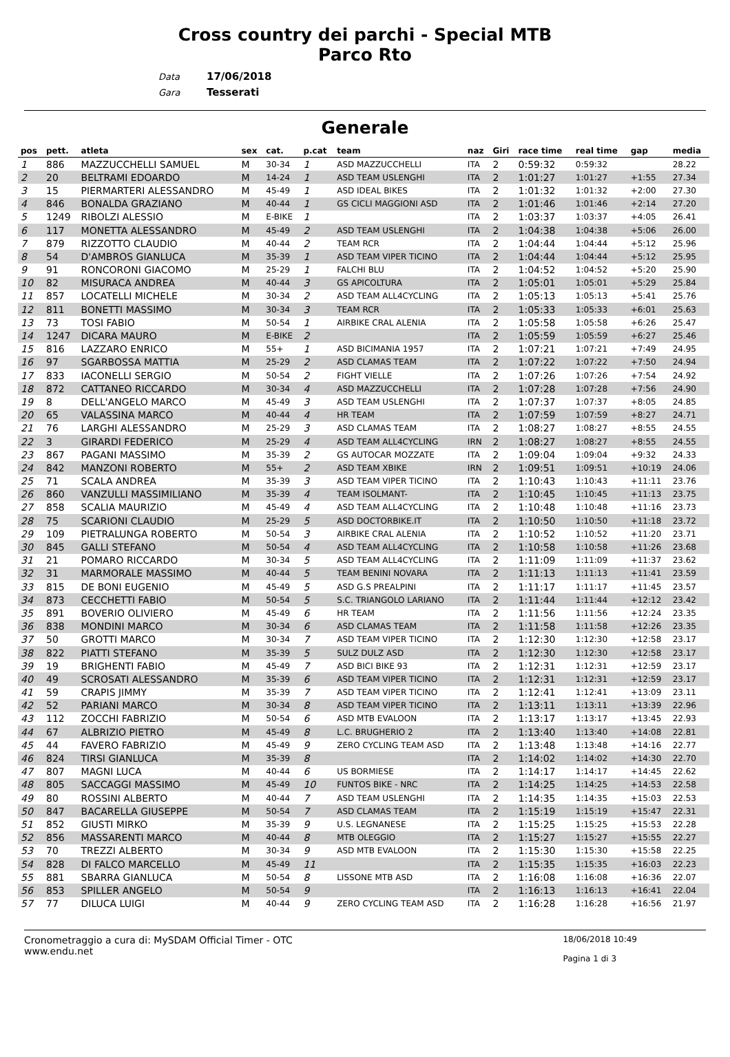Cross country dei parchi - Special MTB
Parco Rto
Data 17/06/2018
Gara Tesserati
Generale
| pos | pett. | atleta | sex | cat. | p.cat | team | naz | Giri | race time | real time | gap | media |
| --- | --- | --- | --- | --- | --- | --- | --- | --- | --- | --- | --- | --- |
| 1 | 886 | MAZZUCCHELLI SAMUEL | M | 30-34 | 1 | ASD MAZZUCCHELLI | ITA | 2 | 0:59:32 | 0:59:32 | | 28.22 |
| 2 | 20 | BELTRAMI EDOARDO | M | 14-24 | 1 | ASD TEAM USLENGHI | ITA | 2 | 1:01:27 | 1:01:27 | +1:55 | 27.34 |
| 3 | 15 | PIERMARTERI ALESSANDRO | M | 45-49 | 1 | ASD IDEAL BIKES | ITA | 2 | 1:01:32 | 1:01:32 | +2:00 | 27.30 |
| 4 | 846 | BONALDA GRAZIANO | M | 40-44 | 1 | GS CICLI MAGGIONI ASD | ITA | 2 | 1:01:46 | 1:01:46 | +2:14 | 27.20 |
| 5 | 1249 | RIBOLZI ALESSIO | M | E-BIKE | 1 | | ITA | 2 | 1:03:37 | 1:03:37 | +4:05 | 26.41 |
| 6 | 117 | MONETTA ALESSANDRO | M | 45-49 | 2 | ASD TEAM USLENGHI | ITA | 2 | 1:04:38 | 1:04:38 | +5:06 | 26.00 |
| 7 | 879 | RIZZOTTO CLAUDIO | M | 40-44 | 2 | TEAM RCR | ITA | 2 | 1:04:44 | 1:04:44 | +5:12 | 25.96 |
| 8 | 54 | D'AMBROS GIANLUCA | M | 35-39 | 1 | ASD TEAM VIPER TICINO | ITA | 2 | 1:04:44 | 1:04:44 | +5:12 | 25.95 |
| 9 | 91 | RONCORONI GIACOMO | M | 25-29 | 1 | FALCHI BLU | ITA | 2 | 1:04:52 | 1:04:52 | +5:20 | 25.90 |
| 10 | 82 | MISURACA ANDREA | M | 40-44 | 3 | GS APICOLTURA | ITA | 2 | 1:05:01 | 1:05:01 | +5:29 | 25.84 |
| 11 | 857 | LOCATELLI MICHELE | M | 30-34 | 2 | ASD TEAM ALL4CYCLING | ITA | 2 | 1:05:13 | 1:05:13 | +5:41 | 25.76 |
| 12 | 811 | BONETTI MASSIMO | M | 30-34 | 3 | TEAM RCR | ITA | 2 | 1:05:33 | 1:05:33 | +6:01 | 25.63 |
| 13 | 73 | TOSI FABIO | M | 50-54 | 1 | AIRBIKE CRAL ALENIA | ITA | 2 | 1:05:58 | 1:05:58 | +6:26 | 25.47 |
| 14 | 1247 | DICARA MAURO | M | E-BIKE | 2 | | ITA | 2 | 1:05:59 | 1:05:59 | +6:27 | 25.46 |
| 15 | 816 | LAZZARO ENRICO | M | 55+ | 1 | ASD BICIMANIA 1957 | ITA | 2 | 1:07:21 | 1:07:21 | +7:49 | 24.95 |
| 16 | 97 | SGARBOSSA MATTIA | M | 25-29 | 2 | ASD CLAMAS TEAM | ITA | 2 | 1:07:22 | 1:07:22 | +7:50 | 24.94 |
| 17 | 833 | IACONELLI SERGIO | M | 50-54 | 2 | FIGHT VIELLE | ITA | 2 | 1:07:26 | 1:07:26 | +7:54 | 24.92 |
| 18 | 872 | CATTANEO RICCARDO | M | 30-34 | 4 | ASD MAZZUCCHELLI | ITA | 2 | 1:07:28 | 1:07:28 | +7:56 | 24.90 |
| 19 | 8 | DELL'ANGELO MARCO | M | 45-49 | 3 | ASD TEAM USLENGHI | ITA | 2 | 1:07:37 | 1:07:37 | +8:05 | 24.85 |
| 20 | 65 | VALASSINA MARCO | M | 40-44 | 4 | HR TEAM | ITA | 2 | 1:07:59 | 1:07:59 | +8:27 | 24.71 |
| 21 | 76 | LARGHI ALESSANDRO | M | 25-29 | 3 | ASD CLAMAS TEAM | ITA | 2 | 1:08:27 | 1:08:27 | +8:55 | 24.55 |
| 22 | 3 | GIRARDI FEDERICO | M | 25-29 | 4 | ASD TEAM ALL4CYCLING | IRN | 2 | 1:08:27 | 1:08:27 | +8:55 | 24.55 |
| 23 | 867 | PAGANI MASSIMO | M | 35-39 | 2 | GS AUTOCAR MOZZATE | ITA | 2 | 1:09:04 | 1:09:04 | +9:32 | 24.33 |
| 24 | 842 | MANZONI ROBERTO | M | 55+ | 2 | ASD TEAM XBIKE | IRN | 2 | 1:09:51 | 1:09:51 | +10:19 | 24.06 |
| 25 | 71 | SCALA ANDREA | M | 35-39 | 3 | ASD TEAM VIPER TICINO | ITA | 2 | 1:10:43 | 1:10:43 | +11:11 | 23.76 |
| 26 | 860 | VANZULLI MASSIMILIANO | M | 35-39 | 4 | TEAM ISOLMANT- | ITA | 2 | 1:10:45 | 1:10:45 | +11:13 | 23.75 |
| 27 | 858 | SCALIA MAURIZIO | M | 45-49 | 4 | ASD TEAM ALL4CYCLING | ITA | 2 | 1:10:48 | 1:10:48 | +11:16 | 23.73 |
| 28 | 75 | SCARIONI CLAUDIO | M | 25-29 | 5 | ASD DOCTORBIKE.IT | ITA | 2 | 1:10:50 | 1:10:50 | +11:18 | 23.72 |
| 29 | 109 | PIETRALUNGA ROBERTO | M | 50-54 | 3 | AIRBIKE CRAL ALENIA | ITA | 2 | 1:10:52 | 1:10:52 | +11:20 | 23.71 |
| 30 | 845 | GALLI STEFANO | M | 50-54 | 4 | ASD TEAM ALL4CYCLING | ITA | 2 | 1:10:58 | 1:10:58 | +11:26 | 23.68 |
| 31 | 21 | POMARO RICCARDO | M | 30-34 | 5 | ASD TEAM ALL4CYCLING | ITA | 2 | 1:11:09 | 1:11:09 | +11:37 | 23.62 |
| 32 | 31 | MARMORALE MASSIMO | M | 40-44 | 5 | TEAM BENINI NOVARA | ITA | 2 | 1:11:13 | 1:11:13 | +11:41 | 23.59 |
| 33 | 815 | DE BONI EUGENIO | M | 45-49 | 5 | ASD G.S PREALPINI | ITA | 2 | 1:11:17 | 1:11:17 | +11:45 | 23.57 |
| 34 | 873 | CECCHETTI FABIO | M | 50-54 | 5 | S.C. TRIANGOLO LARIANO | ITA | 2 | 1:11:44 | 1:11:44 | +12:12 | 23.42 |
| 35 | 891 | BOVERIO OLIVIERO | M | 45-49 | 6 | HR TEAM | ITA | 2 | 1:11:56 | 1:11:56 | +12:24 | 23.35 |
| 36 | 838 | MONDINI MARCO | M | 30-34 | 6 | ASD CLAMAS TEAM | ITA | 2 | 1:11:58 | 1:11:58 | +12:26 | 23.35 |
| 37 | 50 | GROTTI MARCO | M | 30-34 | 7 | ASD TEAM VIPER TICINO | ITA | 2 | 1:12:30 | 1:12:30 | +12:58 | 23.17 |
| 38 | 822 | PIATTI STEFANO | M | 35-39 | 5 | SULZ DULZ ASD | ITA | 2 | 1:12:30 | 1:12:30 | +12:58 | 23.17 |
| 39 | 19 | BRIGHENTI FABIO | M | 45-49 | 7 | ASD BICI BIKE 93 | ITA | 2 | 1:12:31 | 1:12:31 | +12:59 | 23.17 |
| 40 | 49 | SCROSATI ALESSANDRO | M | 35-39 | 6 | ASD TEAM VIPER TICINO | ITA | 2 | 1:12:31 | 1:12:31 | +12:59 | 23.17 |
| 41 | 59 | CRAPIS JIMMY | M | 35-39 | 7 | ASD TEAM VIPER TICINO | ITA | 2 | 1:12:41 | 1:12:41 | +13:09 | 23.11 |
| 42 | 52 | PARIANI MARCO | M | 30-34 | 8 | ASD TEAM VIPER TICINO | ITA | 2 | 1:13:11 | 1:13:11 | +13:39 | 22.96 |
| 43 | 112 | ZOCCHI FABRIZIO | M | 50-54 | 6 | ASD MTB EVALOON | ITA | 2 | 1:13:17 | 1:13:17 | +13:45 | 22.93 |
| 44 | 67 | ALBRIZIO PIETRO | M | 45-49 | 8 | L.C. BRUGHERIO 2 | ITA | 2 | 1:13:40 | 1:13:40 | +14:08 | 22.81 |
| 45 | 44 | FAVERO FABRIZIO | M | 45-49 | 9 | ZERO CYCLING TEAM ASD | ITA | 2 | 1:13:48 | 1:13:48 | +14:16 | 22.77 |
| 46 | 824 | TIRSI GIANLUCA | M | 35-39 | 8 | | ITA | 2 | 1:14:02 | 1:14:02 | +14:30 | 22.70 |
| 47 | 807 | MAGNI LUCA | M | 40-44 | 6 | US BORMIESE | ITA | 2 | 1:14:17 | 1:14:17 | +14:45 | 22.62 |
| 48 | 805 | SACCAGGI MASSIMO | M | 45-49 | 10 | FUNTOS BIKE - NRC | ITA | 2 | 1:14:25 | 1:14:25 | +14:53 | 22.58 |
| 49 | 80 | ROSSINI ALBERTO | M | 40-44 | 7 | ASD TEAM USLENGHI | ITA | 2 | 1:14:35 | 1:14:35 | +15:03 | 22.53 |
| 50 | 847 | BACARELLA GIUSEPPE | M | 50-54 | 7 | ASD CLAMAS TEAM | ITA | 2 | 1:15:19 | 1:15:19 | +15:47 | 22.31 |
| 51 | 852 | GIUSTI MIRKO | M | 35-39 | 9 | U.S. LEGNANESE | ITA | 2 | 1:15:25 | 1:15:25 | +15:53 | 22.28 |
| 52 | 856 | MASSARENTI MARCO | M | 40-44 | 8 | MTB OLEGGIO | ITA | 2 | 1:15:27 | 1:15:27 | +15:55 | 22.27 |
| 53 | 70 | TREZZI ALBERTO | M | 30-34 | 9 | ASD MTB EVALOON | ITA | 2 | 1:15:30 | 1:15:30 | +15:58 | 22.25 |
| 54 | 828 | DI FALCO MARCELLO | M | 45-49 | 11 | | ITA | 2 | 1:15:35 | 1:15:35 | +16:03 | 22.23 |
| 55 | 881 | SBARRA GIANLUCA | M | 50-54 | 8 | LISSONE MTB ASD | ITA | 2 | 1:16:08 | 1:16:08 | +16:36 | 22.07 |
| 56 | 853 | SPILLER ANGELO | M | 50-54 | 9 | | ITA | 2 | 1:16:13 | 1:16:13 | +16:41 | 22.04 |
| 57 | 77 | DILUCA LUIGI | M | 40-44 | 9 | ZERO CYCLING TEAM ASD | ITA | 2 | 1:16:28 | 1:16:28 | +16:56 | 21.97 |
Cronometraggio a cura di: MySDAM Official Timer - OTC
www.endu.net 18/06/2018 10:49
Pagina 1 di 3